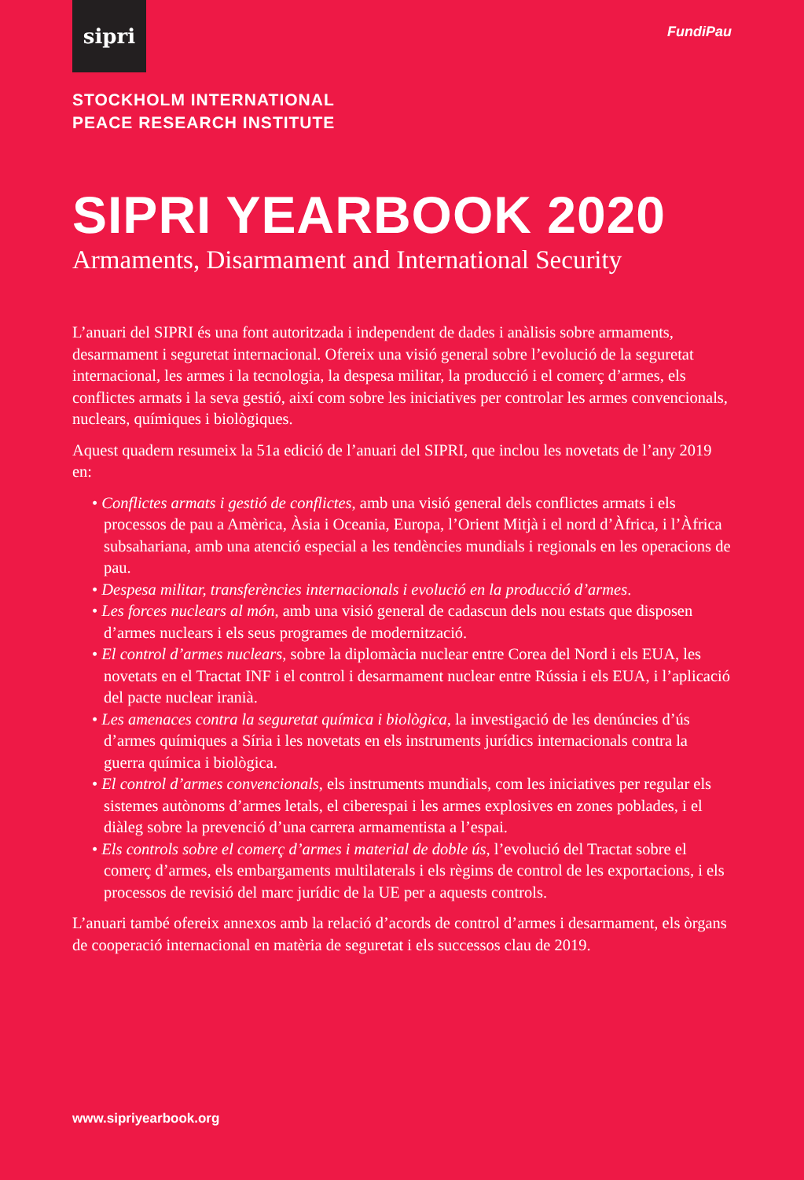sipri
FundiPau
STOCKHOLM INTERNATIONAL
PEACE RESEARCH INSTITUTE
SIPRI YEARBOOK 2020
Armaments, Disarmament and International Security
L’anuari del SIPRI és una font autoritzada i independent de dades i anàlisis sobre armaments, desarmament i seguretat internacional. Ofereix una visió general sobre l’evolució de la seguretat internacional, les armes i la tecnologia, la despesa militar, la producció i el comerç d’armes, els conflictes armats i la seva gestió, així com sobre les iniciatives per controlar les armes convencionals, nuclears, químiques i biològiques.
Aquest quadern resumeix la 51a edició de l’anuari del SIPRI, que inclou les novetats de l’any 2019 en:
• Conflictes armats i gestió de conflictes, amb una visió general dels conflictes armats i els processos de pau a Amèrica, Àsia i Oceania, Europa, l’Orient Mitjà i el nord d’Àfrica, i l’Àfrica subsahariana, amb una atenció especial a les tendències mundials i regionals en les operacions de pau.
• Despesa militar, transferències internacionals i evolució en la producció d’armes.
• Les forces nuclears al món, amb una visió general de cadascun dels nou estats que disposen d’armes nuclears i els seus programes de modernització.
• El control d’armes nuclears, sobre la diplomàcia nuclear entre Corea del Nord i els EUA, les novetats en el Tractat INF i el control i desarmament nuclear entre Rússia i els EUA, i l’aplicació del pacte nuclear iranià.
• Les amenaces contra la seguretat química i biològica, la investigació de les denúncies d’ús d’armes químiques a Síria i les novetats en els instruments jurídics internacionals contra la guerra química i biològica.
• El control d’armes convencionals, els instruments mundials, com les iniciatives per regular els sistemes autònoms d’armes letals, el ciberespai i les armes explosives en zones poblades, i el diàleg sobre la prevenció d’una carrera armamentista a l’espai.
• Els controls sobre el comerç d’armes i material de doble ús, l’evolució del Tractat sobre el comerç d’armes, els embargaments multilaterals i els règims de control de les exportacions, i els processos de revisió del marc jurídic de la UE per a aquests controls.
L’anuari també ofereix annexos amb la relació d’acords de control d’armes i desarmament, els òrgans de cooperació internacional en matèria de seguretat i els successos clau de 2019.
www.sipriyearbook.org